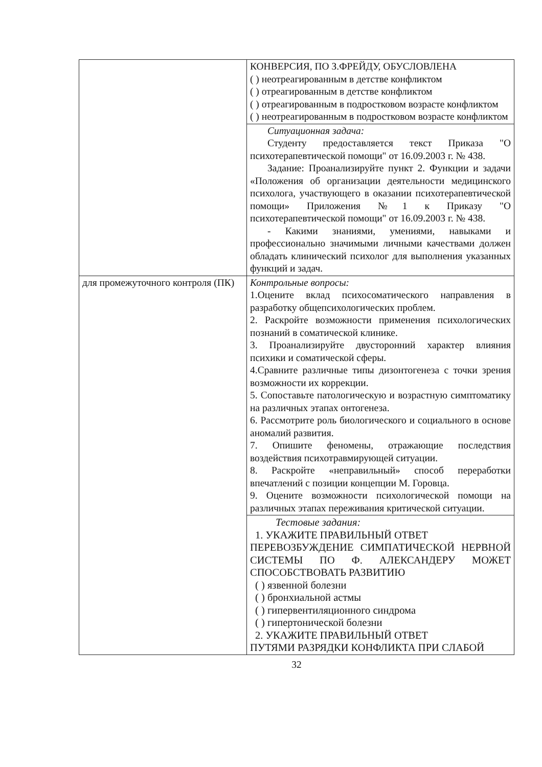| | КОНВЕРСИЯ, ПО З.ФРЕЙДУ, ОБУСЛОВЛЕНА ( ) неотреагированным в детстве конфликтом ( ) отреагированным в детстве конфликтом ( ) отреагированным в подростковом возрасте конфликтом ( ) неотреагированным в подростковом возрасте конфликтом |
| | Ситуационная задача: Студенту предоставляется текст Приказа "О психотерапевтической помощи" от 16.09.2003 г. № 438. Задание: Проанализируйте пункт 2. Функции и задачи «Положения об организации деятельности медицинского психолога, участвующего в оказании психотерапевтической помощи» Приложения №1 к Приказу "О психотерапевтической помощи" от 16.09.2003 г. № 438. - Какими знаниями, умениями, навыками и профессионально значимыми личными качествами должен обладать клинический психолог для выполнения указанных функций и задач. |
| для промежуточного контроля (ПК) | Контрольные вопросы: 1.Оцените вклад психосоматического направления в разработку общепсихологических проблем. 2. Раскройте возможности применения психологических познаний в соматической клинике. 3. Проанализируйте двусторонний характер влияния психики и соматической сферы. 4.Сравните различные типы дизонтогенеза с точки зрения возможности их коррекции. 5. Сопоставьте патологическую и возрастную симптоматику на различных этапах онтогенеза. 6. Рассмотрите роль биологического и социального в основе аномалий развития. 7. Опишите феномены, отражающие последствия воздействия психотравмирующей ситуации. 8. Раскройте «неправильный» способ переработки впечатлений с позиции концепции М. Горовца. 9. Оцените возможности психологической помощи на различных этапах переживания критической ситуации. |
| | Тестовые задания: 1. УКАЖИТЕ ПРАВИЛЬНЫЙ ОТВЕТ ПЕРЕВОЗБУЖДЕНИЕ СИМПАТИЧЕСКОЙ НЕРВНОЙ СИСТЕМЫ ПО Ф. АЛЕКСАНДЕРУ МОЖЕТ СПОСОБСТВОВАТЬ РАЗВИТИЮ ( ) язвенной болезни ( ) бронхиальной астмы ( ) гипервентиляционного синдрома ( ) гипертонической болезни 2. УКАЖИТЕ ПРАВИЛЬНЫЙ ОТВЕТ ПУТЯМИ РАЗРЯДКИ КОНФЛИКТА ПРИ СЛАБОЙ |
32